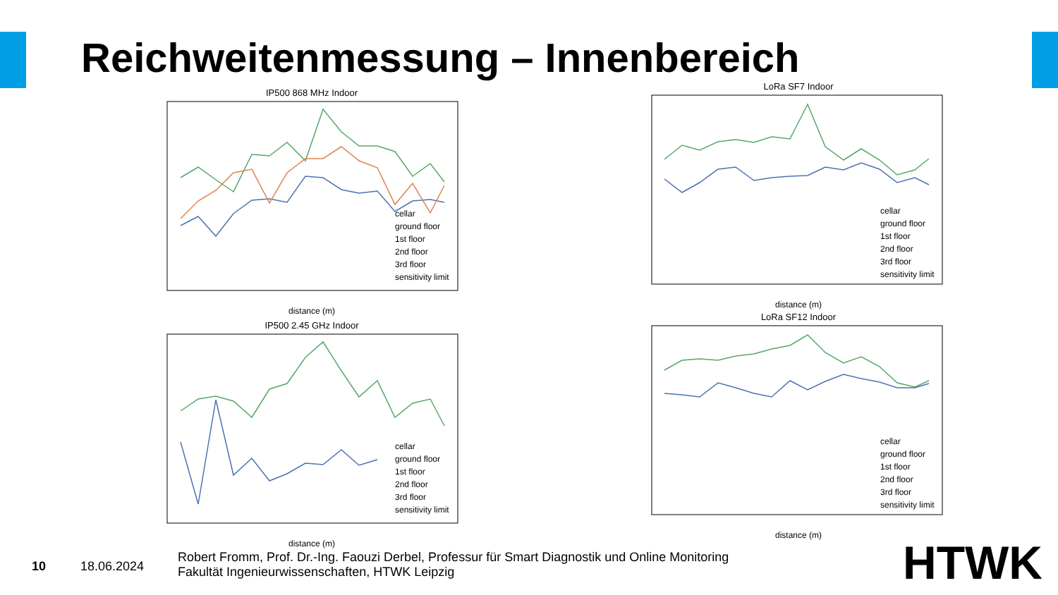Reichweitenmessung – Innenbereich
IP500 868 MHz Indoor
cellar
ground floor
1st floor
2nd floor
3rd floor
sensitivity limit
distance (m)
IP500 2.45 GHz Indoor
cellar
ground floor
1st floor
2nd floor
3rd floor
sensitivity limit
distance (m)
LoRa SF7 Indoor
cellar
ground floor
1st floor
2nd floor
3rd floor
sensitivity limit
distance (m)
LoRa SF12 Indoor
cellar
ground floor
1st floor
2nd floor
3rd floor
sensitivity limit
distance (m)
10 18.06.2024
Robert Fromm, Prof. Dr.-Ing. Faouzi Derbel, Professur für Smart Diagnostik und Online Monitoring
Fakultät Ingenieurwissenschaften, HTWK Leipzig
HTWK